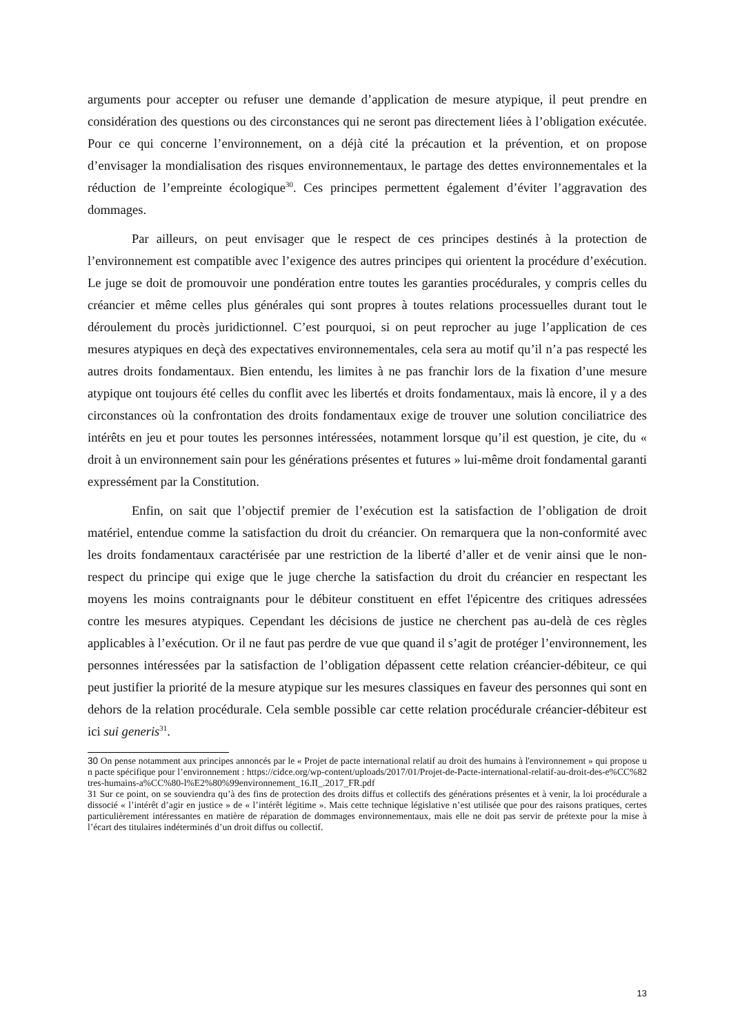arguments pour accepter ou refuser une demande d’application de mesure atypique, il peut prendre en considération des questions ou des circonstances qui ne seront pas directement liées à l’obligation exécutée. Pour ce qui concerne l’environnement, on a déjà cité la précaution et la prévention, et on propose d’envisager la mondialisation des risques environnementaux, le partage des dettes environnementales et la réduction de l’empreinte écologique<sup>30</sup>. Ces principes permettent également d’éviter l’aggravation des dommages.
Par ailleurs, on peut envisager que le respect de ces principes destinés à la protection de l’environnement est compatible avec l’exigence des autres principes qui orientent la procédure d’exécution. Le juge se doit de promouvoir une pondération entre toutes les garanties procédurales, y compris celles du créancier et même celles plus générales qui sont propres à toutes relations processuelles durant tout le déroulement du procès juridictionnel. C’est pourquoi, si on peut reprocher au juge l’application de ces mesures atypiques en deçà des expectatives environnementales, cela sera au motif qu’il n’a pas respecté les autres droits fondamentaux. Bien entendu, les limites à ne pas franchir lors de la fixation d’une mesure atypique ont toujours été celles du conflit avec les libertés et droits fondamentaux, mais là encore, il y a des circonstances où la confrontation des droits fondamentaux exige de trouver une solution conciliatrice des intérêts en jeu et pour toutes les personnes intéressées, notamment lorsque qu’il est question, je cite, du « droit à un environnement sain pour les générations présentes et futures » lui-même droit fondamental garanti expressément par la Constitution.
Enfin, on sait que l’objectif premier de l’exécution est la satisfaction de l’obligation de droit matériel, entendue comme la satisfaction du droit du créancier. On remarquera que la non-conformité avec les droits fondamentaux caractérisée par une restriction de la liberté d’aller et de venir ainsi que le non-respect du principe qui exige que le juge cherche la satisfaction du droit du créancier en respectant les moyens les moins contraignants pour le débiteur constituent en effet l'épicentre des critiques adressées contre les mesures atypiques. Cependant les décisions de justice ne cherchent pas au-delà de ces règles applicables à l’exécution. Or il ne faut pas perdre de vue que quand il s’agit de protéger l’environnement, les personnes intéressées par la satisfaction de l’obligation dépassent cette relation créancier-débiteur, ce qui peut justifier la priorité de la mesure atypique sur les mesures classiques en faveur des personnes qui sont en dehors de la relation procédurale. Cela semble possible car cette relation procédurale créancier-débiteur est ici sui generis<sup>31</sup>.
30 On pense notamment aux principes annoncés par le « Projet de pacte international relatif au droit des humains à l'environnement » qui propose un pacte spécifique pour l’environnement : https://cidce.org/wp-content/uploads/2017/01/Projet-de-Pacte-international-relatif-au-droit-des-e%CC%82tres-humains-a%CC%80-l%E2%80%99environnement_16.II_.2017_FR.pdf
31 Sur ce point, on se souviendra qu’à des fins de protection des droits diffus et collectifs des générations présentes et à venir, la loi procédurale a dissocié « l’intérêt d’agir en justice » de « l’intérêt légitime ». Mais cette technique législative n’est utilisée que pour des raisons pratiques, certes particulièrement intéressantes en matière de réparation de dommages environnementaux, mais elle ne doit pas servir de prétexte pour la mise à l’écart des titulaires indéterminés d’un droit diffus ou collectif.
13